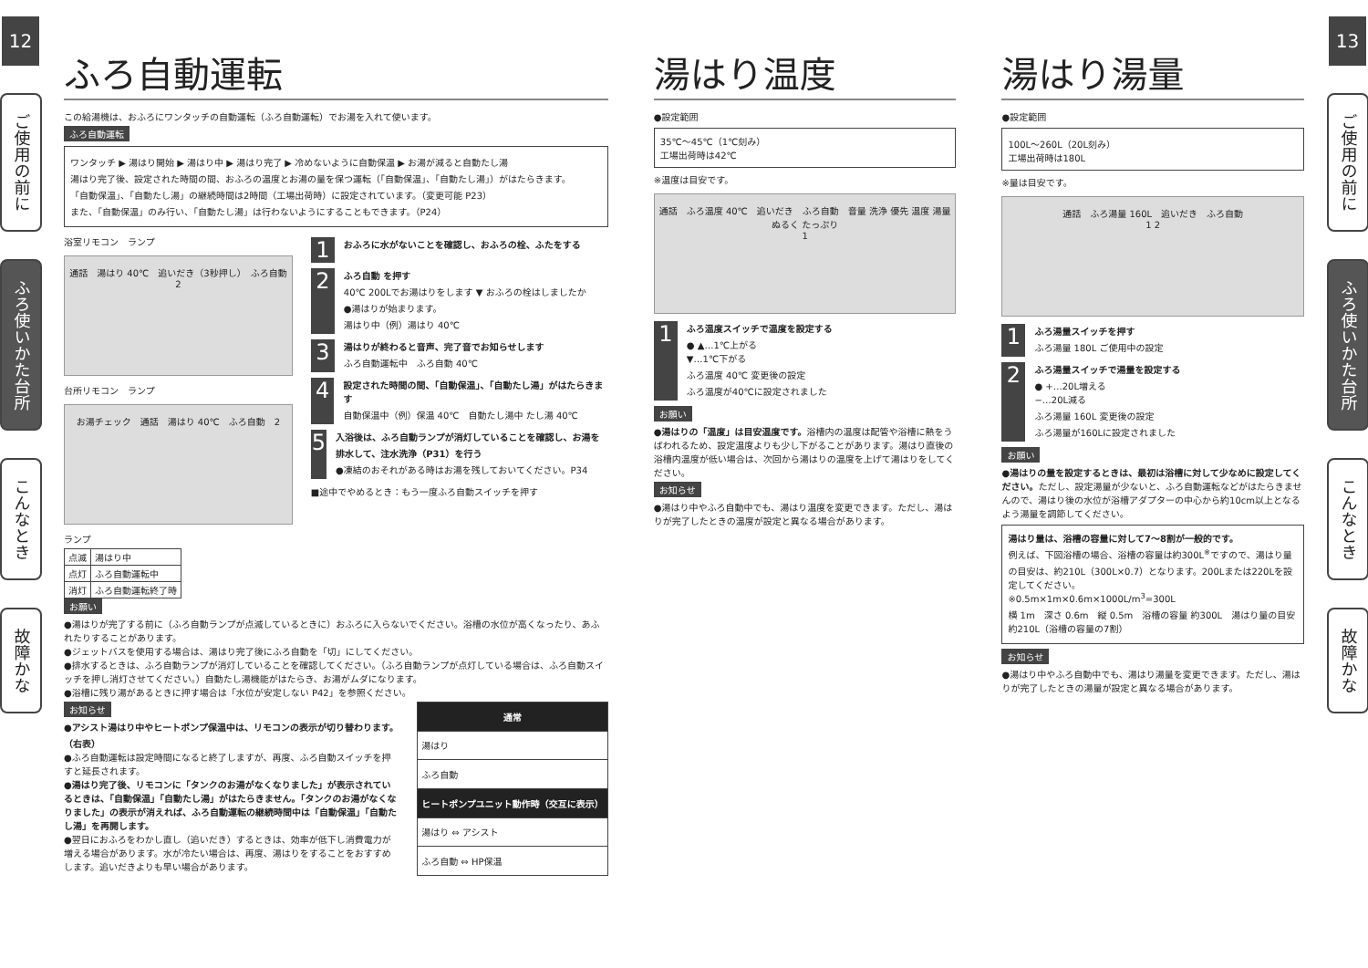12
ご使用の前に
ふろ使いかた台所
こんなとき
故障かな
ふろ自動運転
この給湯機は、おふろにワンタッチの自動運転（ふろ自動運転）でお湯を入れて使います。
ふろ自動運転
ワンタッチ ▶ 湯はり開始 ▶ 湯はり中 ▶ 湯はり完了 ▶ 冷めないように自動保温 ▶ お湯が減ると自動たし湯
湯はり完了後、設定された時間の間、おふろの温度とお湯の量を保つ運転（「自動保温」、「自動たし湯」）がはたらきます。
「自動保温」、「自動たし湯」の継続時間は2時間（工場出荷時）に設定されています。（変更可能 P23）
また、「自動保温」のみ行い、「自動たし湯」は行わないようにすることもできます。（P24）
浴室リモコン　ランプ
通話　湯はり 40℃　追いだき（3秒押し）　ふろ自動　2
台所リモコン　ランプ
お湯チェック　通話　湯はり 40℃　ふろ自動　2
ランプ
| 点滅 | 湯はり中 |
| 点灯 | ふろ自動運転中 |
| 消灯 | ふろ自動運転終了時 |
1
おふろに水がないことを確認し、おふろの栓、ふたをする
2
ふろ自動 を押す
40℃ 200Lでお湯はりをします ▼ おふろの栓はしましたか
●湯はりが始まります。
湯はり中（例）湯はり 40℃
3
湯はりが終わると音声、完了音でお知らせします
ふろ自動運転中　ふろ自動 40℃
4
設定された時間の間、「自動保温」、「自動たし湯」がはたらきます
自動保温中（例）保温 40℃　自動たし湯中 たし湯 40℃
5
入浴後は、ふろ自動ランプが消灯していることを確認し、お湯を排水して、注水洗浄（P31）を行う
●凍結のおそれがある時はお湯を残しておいてください。P34
■途中でやめるとき：もう一度ふろ自動スイッチを押す
お願い
●湯はりが完了する前に（ふろ自動ランプが点滅しているときに）おふろに入らないでください。浴槽の水位が高くなったり、あふれたりすることがあります。
●ジェットバスを使用する場合は、湯はり完了後にふろ自動を「切」にしてください。
●排水するときは、ふろ自動ランプが消灯していることを確認してください。（ふろ自動ランプが点灯している場合は、ふろ自動スイッチを押し消灯させてください。）自動たし湯機能がはたらき、お湯がムダになります。
●浴槽に残り湯があるときに押す場合は「水位が安定しない P42」を参照ください。
お知らせ
●アシスト湯はり中やヒートポンプ保温中は、リモコンの表示が切り替わります。（右表）
●ふろ自動運転は設定時間になると終了しますが、再度、ふろ自動スイッチを押すと延長されます。
●湯はり完了後、リモコンに「タンクのお湯がなくなりました」が表示されているときは、「自動保温」「自動たし湯」がはたらきません。「タンクのお湯がなくなりました」の表示が消えれば、ふろ自動運転の継続時間中は「自動保温」「自動たし湯」を再開します。
●翌日におふろをわかし直し（追いだき）するときは、効率が低下し消費電力が増える場合があります。水が冷たい場合は、再度、湯はりをすることをおすすめします。追いだきよりも早い場合があります。
| 通常 |
| --- |
| 湯はり |
| ふろ自動 |
| ヒートポンプユニット動作時（交互に表示） |
| 湯はり ⇔ アシスト |
| ふろ自動 ⇔ HP保温 |
湯はり温度
●設定範囲
35℃〜45℃（1℃刻み）
工場出荷時は42℃
※温度は目安です。
通話　ふろ温度 40℃　追いだき　ふろ自動　音量 洗浄 優先 温度 湯量 ぬるく たっぷり
1
1
ふろ温度スイッチで温度を設定する
● ▲…1℃上がる
▼…1℃下がる
ふろ温度 40℃ 変更後の設定
ふろ温度が40℃に設定されました
お願い
●湯はりの「温度」は目安温度です。浴槽内の温度は配管や浴槽に熱をうばわれるため、設定温度よりも少し下がることがあります。湯はり直後の浴槽内温度が低い場合は、次回から湯はりの温度を上げて湯はりをしてください。
お知らせ
●湯はり中やふろ自動中でも、湯はり温度を変更できます。ただし、湯はりが完了したときの温度が設定と異なる場合があります。
湯はり湯量
●設定範囲
100L〜260L（20L刻み）
工場出荷時は180L
※量は目安です。
通話　ふろ湯量 160L　追いだき　ふろ自動
1 2
1
ふろ湯量スイッチを押す
ふろ湯量 180L ご使用中の設定
2
ふろ湯量スイッチで湯量を設定する
● +…20L増える
−…20L減る
ふろ湯量 160L 変更後の設定
ふろ湯量が160Lに設定されました
お願い
●湯はりの量を設定するときは、最初は浴槽に対して少なめに設定してください。ただし、設定湯量が少ないと、ふろ自動運転などがはたらきませんので、湯はり後の水位が浴槽アダプターの中心から約10cm以上となるよう湯量を調節してください。
湯はり量は、浴槽の容量に対して7〜8割が一般的です。
例えば、下図浴槽の場合、浴槽の容量は約300L<sup>※</sup>ですので、湯はり量の目安は、約210L（300L×0.7）となります。200Lまたは220Lを設定してください。
※0.5m×1m×0.6m×1000L/m<sup>3</sup>=300L
横 1m　深さ 0.6m　縦 0.5m　浴槽の容量 約300L　湯はり量の目安 約210L（浴槽の容量の7割）
お知らせ
●湯はり中やふろ自動中でも、湯はり湯量を変更できます。ただし、湯はりが完了したときの湯量が設定と異なる場合があります。
13
ご使用の前に
ふろ使いかた台所
こんなとき
故障かな